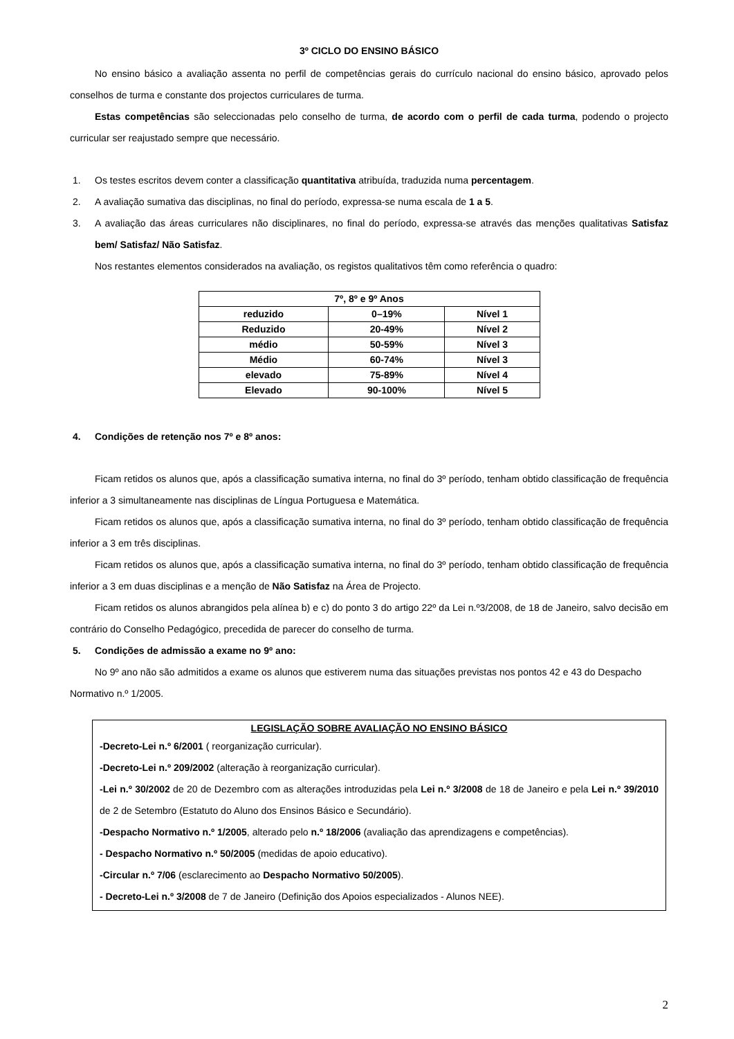3º CICLO DO ENSINO BÁSICO
No ensino básico a avaliação assenta no perfil de competências gerais do currículo nacional do ensino básico, aprovado pelos conselhos de turma e constante dos projectos curriculares de turma.
Estas competências são seleccionadas pelo conselho de turma, de acordo com o perfil de cada turma, podendo o projecto curricular ser reajustado sempre que necessário.
1. Os testes escritos devem conter a classificação quantitativa atribuída, traduzida numa percentagem.
2. A avaliação sumativa das disciplinas, no final do período, expressa-se numa escala de 1 a 5.
3. A avaliação das áreas curriculares não disciplinares, no final do período, expressa-se através das menções qualitativas Satisfaz bem/ Satisfaz/ Não Satisfaz.
Nos restantes elementos considerados na avaliação, os registos qualitativos têm como referência o quadro:
| 7º, 8º e 9º Anos | | |
| --- | --- | --- |
| reduzido | 0–19% | Nível 1 |
| Reduzido | 20-49% | Nível 2 |
| médio | 50-59% | Nível 3 |
| Médio | 60-74% | Nível 3 |
| elevado | 75-89% | Nível 4 |
| Elevado | 90-100% | Nível 5 |
4. Condições de retenção nos 7º e 8º anos:
Ficam retidos os alunos que, após a classificação sumativa interna, no final do 3º período, tenham obtido classificação de frequência inferior a 3 simultaneamente nas disciplinas de Língua Portuguesa e Matemática.
Ficam retidos os alunos que, após a classificação sumativa interna, no final do 3º período, tenham obtido classificação de frequência inferior a 3 em três disciplinas.
Ficam retidos os alunos que, após a classificação sumativa interna, no final do 3º período, tenham obtido classificação de frequência inferior a 3 em duas disciplinas e a menção de Não Satisfaz na Área de Projecto.
Ficam retidos os alunos abrangidos pela alínea b) e c) do ponto 3 do artigo 22º da Lei n.º3/2008, de 18 de Janeiro, salvo decisão em contrário do Conselho Pedagógico, precedida de parecer do conselho de turma.
5. Condições de admissão a exame no 9º ano:
No 9º ano não são admitidos a exame os alunos que estiverem numa das situações previstas nos pontos 42 e 43 do Despacho Normativo n.º 1/2005.
LEGISLAÇÃO SOBRE AVALIAÇÃO NO ENSINO BÁSICO
-Decreto-Lei n.º 6/2001 ( reorganização curricular).
-Decreto-Lei n.º 209/2002 (alteração à reorganização curricular).
-Lei n.º 30/2002 de 20 de Dezembro com as alterações introduzidas pela Lei n.º 3/2008 de 18 de Janeiro e pela Lei n.º 39/2010 de 2 de Setembro (Estatuto do Aluno dos Ensinos Básico e Secundário).
-Despacho Normativo n.º 1/2005, alterado pelo n.º 18/2006 (avaliação das aprendizagens e competências).
- Despacho Normativo n.º 50/2005 (medidas de apoio educativo).
-Circular n.º 7/06 (esclarecimento ao Despacho Normativo 50/2005).
- Decreto-Lei n.º 3/2008 de 7 de Janeiro (Definição dos Apoios especializados - Alunos NEE).
2